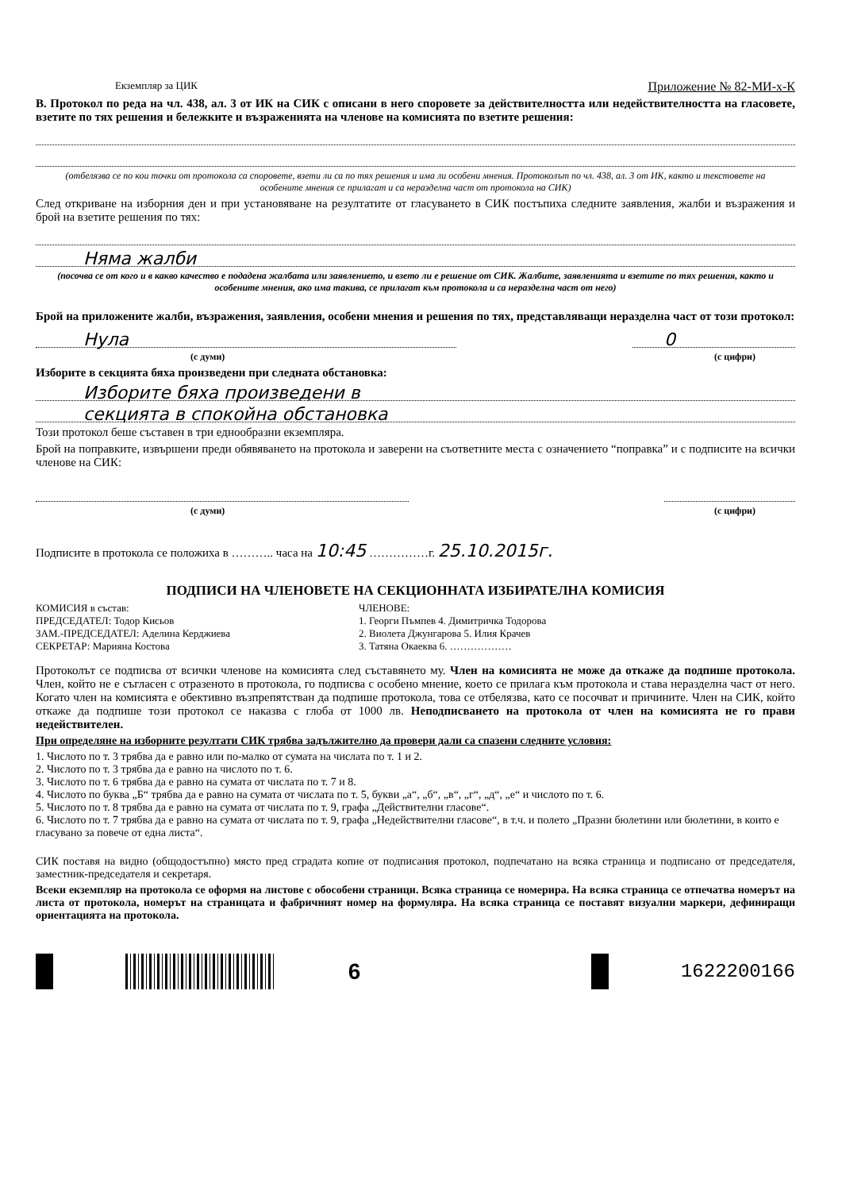Екземпляр за ЦИК Приложение № 82-МИ-х-К
В. Протокол по реда на чл. 438, ал. 3 от ИК на СИК с описани в него споровете за действителността или недействителността на гласовете, взетите по тях решения и бележките и възраженията на членове на комисията по взетите решения:
(отбелязва се по кои точки от протокола са споровете, взети ли са по тях решения и има ли особени мнения. Протоколът по чл. 438, ал. 3 от ИК, както и текстовете на особените мнения се прилагат и са неразделна част от протокола на СИК)
След откриване на изборния ден и при установяване на резултатите от гласуването в СИК постъпиха следните заявления, жалби и възражения и брой на взетите решения по тях:
Няма жалби
(посочва се от кого и в какво качество е подадена жалбата или заявлението, и взето ли е решение от СИК. Жалбите, заявленията и взетите по тях решения, както и особените мнения, ако има такива, се прилагат към протокола и са неразделна част от него)
Брой на приложените жалби, възражения, заявления, особени мнения и решения по тях, представляващи неразделна част от този протокол:
Нула 0
(с думи) (с цифри)
Изборите в секцията бяха произведени при следната обстановка:
Изборите бяха произведени в
секцията в спокойна обстановка
Този протокол беше съставен в три еднообразни екземпляра.
Брой на поправките, извършени преди обявяването на протокола и заверени на съответните места с означението “поправка” и с подписите на всички членове на СИК:
(с думи) (с цифри)
Подписите в протокола се положиха в ……….. часа на 10:45 ……………г. 25.10.2015г.
ПОДПИСИ НА ЧЛЕНОВЕТЕ НА СЕКЦИОННАТА ИЗБИРАТЕЛНА КОМИСИЯ
КОМИСИЯ в състав:
ПРЕДСЕДАТЕЛ: Тодор Кисьов
ЗАМ.-ПРЕДСЕДАТЕЛ: Аделина Керджиева
СЕКРЕТАР: Марияна Костова
ЧЛЕНОВЕ:
1. Георги Пъмпев 4. Димитричка Тодорова
2. Виолета Джунгарова 5. Илия Крачев
3. Татяна Окаеква 6. ………………
Протоколът се подписва от всички членове на комисията след съставянето му. Член на комисията не може да откаже да подпише протокола. Член, който не е съгласен с отразеното в протокола, го подписва с особено мнение, което се прилага към протокола и става неразделна част от него. Когато член на комисията е обективно възпрепятстван да подпише протокола, това се отбелязва, като се посочват и причините. Член на СИК, който откаже да подпише този протокол се наказва с глоба от 1000 лв. Неподписването на протокола от член на комисията не го прави недействителен.
При определяне на изборните резултати СИК трябва задължително да провери дали са спазени следните условия:
1. Числото по т. 3 трябва да е равно или по-малко от сумата на числата по т. 1 и 2.
2. Числото по т. 3 трябва да е равно на числото по т. 6.
3. Числото по т. 6 трябва да е равно на сумата от числата по т. 7 и 8.
4. Числото по буква „Б“ трябва да е равно на сумата от числата по т. 5, букви „а“, „б“, „в“, „г“, „д“, „е“ и числото по т. 6.
5. Числото по т. 8 трябва да е равно на сумата от числата по т. 9, графа „Действителни гласове“.
6. Числото по т. 7 трябва да е равно на сумата от числата по т. 9, графа „Недействителни гласове“, в т.ч. и полето „Празни бюлетини или бюлетини, в които е гласувано за повече от една листа“.
СИК поставя на видно (общодостъпно) място пред сградата копие от подписания протокол, подпечатано на всяка страница и подписано от председателя, заместник-председателя и секретаря.
Всеки екземпляр на протокола се оформя на листове с обособени страници. Всяка страница се номерира. На всяка страница се отпечатва номерът на листа от протокола, номерът на страницата и фабричният номер на формуляра. На всяка страница се поставят визуални маркери, дефиниращи ориентацията на протокола.
6 1622200166